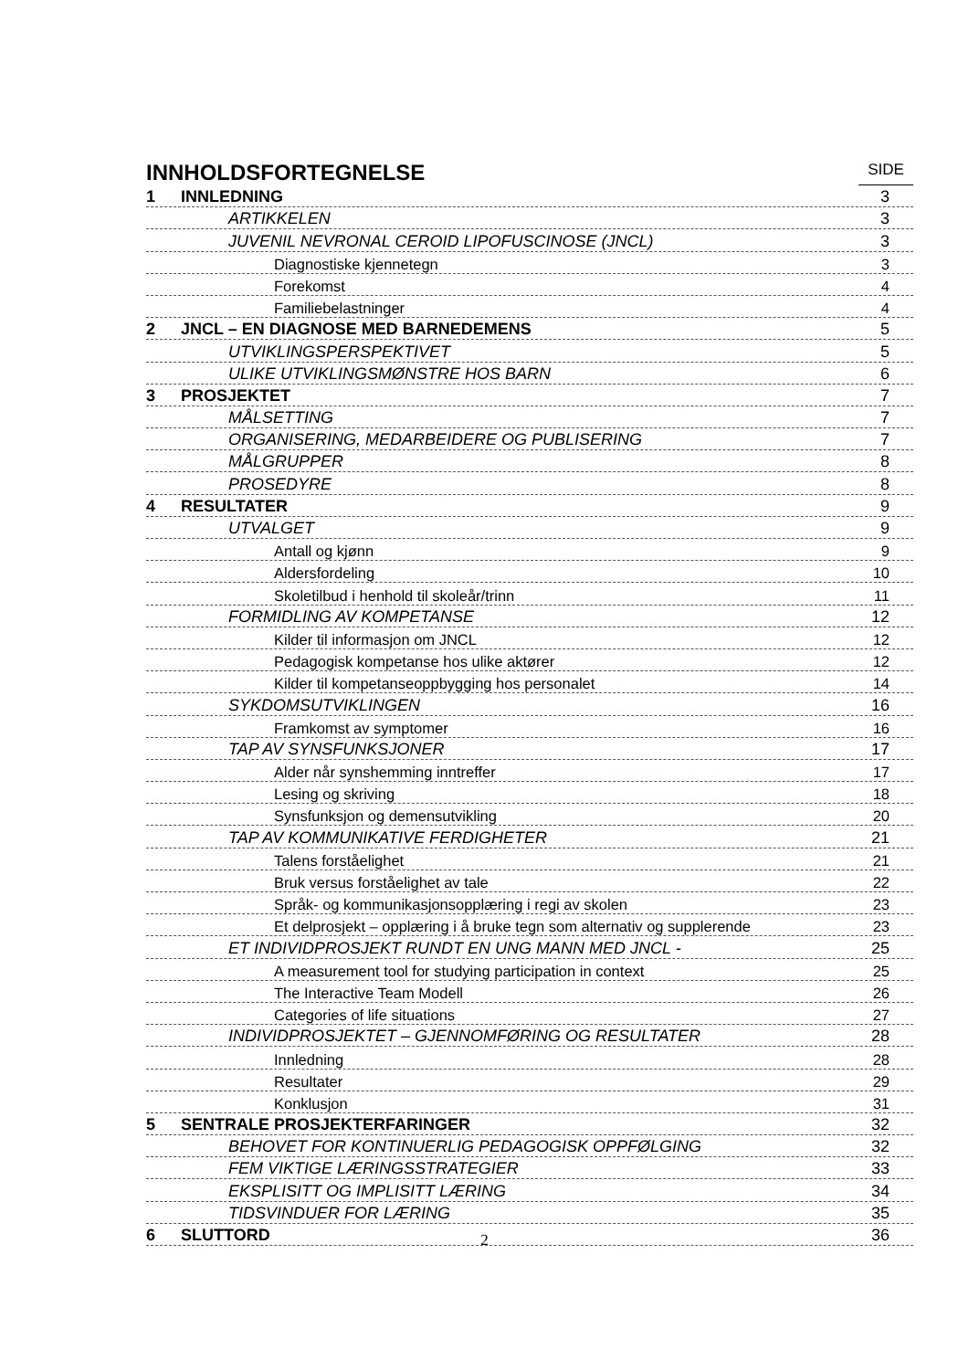INNHOLDSFORTEGNELSE
SIDE
1 INNLEDNING 3
ARTIKKELEN 3
JUVENIL NEVRONAL CEROID LIPOFUSCINOSE (JNCL) 3
Diagnostiske kjennetegn 3
Forekomst 4
Familiebelastninger 4
2 JNCL – EN DIAGNOSE MED BARNEDEMENS 5
UTVIKLINGSPERSPEKTIVET 5
ULIKE UTVIKLINGSMØNSTRE HOS BARN 6
3 PROSJEKTET 7
MÅLSETTING 7
ORGANISERING, MEDARBEIDERE OG PUBLISERING 7
MÅLGRUPPER 8
PROSEDYRE 8
4 RESULTATER 9
UTVALGET 9
Antall og kjønn 9
Aldersfordeling 10
Skoletilbud i henhold til skoleår/trinn 11
FORMIDLING AV KOMPETANSE 12
Kilder til informasjon om JNCL 12
Pedagogisk kompetanse hos ulike aktører 12
Kilder til kompetanseoppbygging hos personalet 14
SYKDOMSUTVIKLINGEN 16
Framkomst av symptomer 16
TAP AV SYNSFUNKSJONER 17
Alder når synshemming inntreffer 17
Lesing og skriving 18
Synsfunksjon og demensutvikling 20
TAP AV KOMMUNIKATIVE FERDIGHETER 21
Talens forståelighet 21
Bruk versus forståelighet av tale 22
Språk- og kommunikasjonsopplæring i regi av skolen 23
Et delprosjekt – opplæring i å bruke tegn som alternativ og supplerende 23
ET INDIVIDPROSJEKT RUNDT EN UNG MANN MED JNCL - 25
A measurement tool for studying participation in context 25
The Interactive Team Modell 26
Categories of life situations 27
INDIVIDPROSJEKTET – GJENNOMFØRING OG RESULTATER 28
Innledning 28
Resultater 29
Konklusjon 31
5 SENTRALE PROSJEKTERFARINGER 32
BEHOVET FOR KONTINUERLIG PEDAGOGISK OPPFØLGING 32
FEM VIKTIGE LÆRINGSSTRATEGIER 33
EKSPLISITT OG IMPLISITT LÆRING 34
TIDSVINDUER FOR LÆRING 35
6 SLUTTORD 36
2